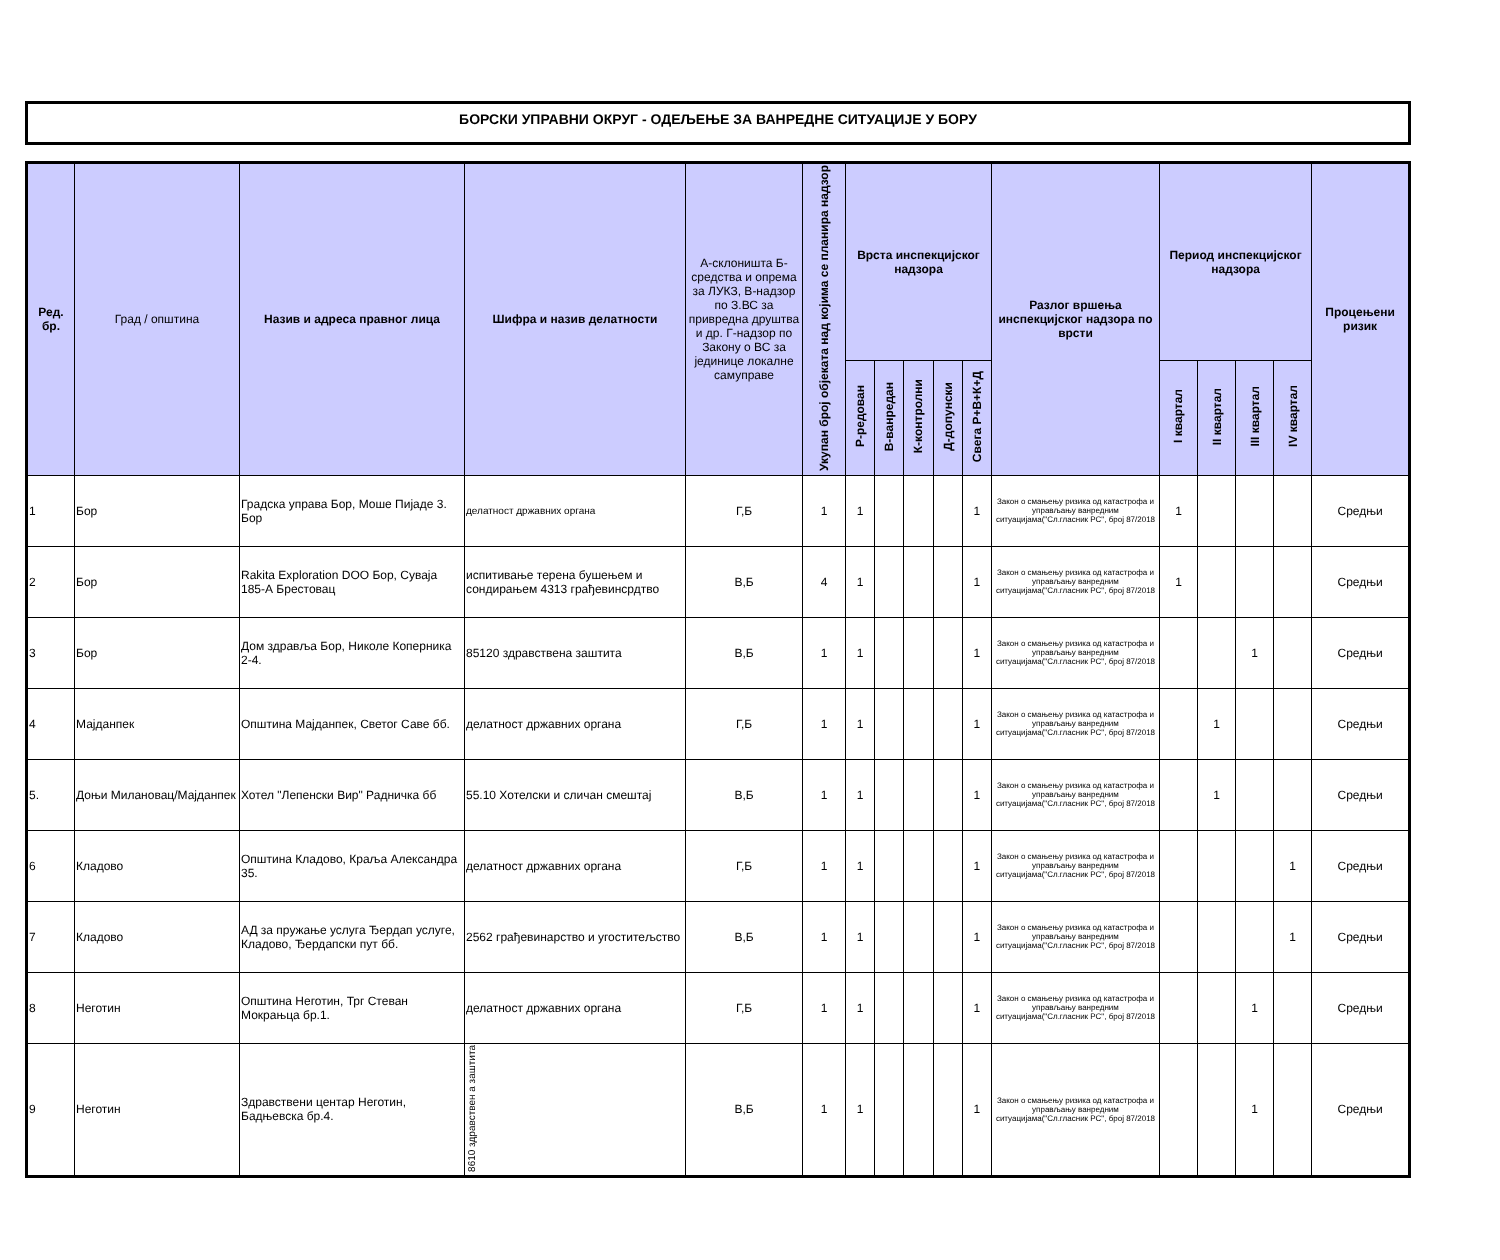БОРСКИ УПРАВНИ ОКРУГ - ОДЕЉЕЊЕ ЗА ВАНРЕДНЕ СИТУАЦИЈЕ У БОРУ
| Ред. бр. | Град / општина | Назив и адреса правног лица | Шифра и назив делатности | А-склоништа Б-средства и опрема за ЛУКЗ, В-надзор по З.ВС за привредна друштва и др. Г-надзор по Закону о ВС за јединице локалне самуправе | Укупан број објеката над којима се планира надзор | Врста инспекцијског надзора | | | | | Разлог вршења инспекцијског надзора по врсти | Период инспекцијског надзора | | | | Процењени ризик |
| --- | --- | --- | --- | --- | --- | --- | --- | --- | --- | --- | --- | --- | --- | --- | --- | --- |
| | | | | | | Р-редован | В-ванредан | К-контролни | Д-допунски | Свега Р+В+К+Д | | I квартал | II квартал | III квартал | IV квартал | |
| 1 | Бор | Градска управа Бор, Моше Пијаде 3. Бор | делатност државних органа | Г,Б | 1 | 1 | | | | 1 | Закон о смањењу ризика од катастрофа и управљању ванредним ситуацијама("Сл.гласник РС", број 87/2018 | 1 | | | | Средњи |
| 2 | Бор | Rakita Exploration DOO Бор, Суваја 185-А Брестовац | испитивање терена бушењем и сондирањем 4313 грађевинсрдтво | В,Б | 4 | 1 | | | | 1 | Закон о смањењу ризика од катастрофа и управљању ванредним ситуацијама("Сл.гласник РС", број 87/2018 | 1 | | | | Средњи |
| 3 | Бор | Дом здравља Бор, Николе Коперника 2-4. | 85120 здравствена заштита | В,Б | 1 | 1 | | | | 1 | Закон о смањењу ризика од катастрофа и управљању ванредним ситуацијама("Сл.гласник РС", број 87/2018 | | | 1 | | Средњи |
| 4 | Мајданпек | Општина Мајданпек, Светог Саве бб. | делатност државних органа | Г,Б | 1 | 1 | | | | 1 | Закон о смањењу ризика од катастрофа и управљању ванредним ситуацијама("Сл.гласник РС", број 87/2018 | | 1 | | | Средњи |
| 5. | Доњи Милановац/Мајданпек | Хотел "Лепенски Вир" Радничка бб | 55.10 Хотелски и сличан смештај | В,Б | 1 | 1 | | | | 1 | Закон о смањењу ризика од катастрофа и управљању ванредним ситуацијама("Сл.гласник РС", број 87/2018 | | 1 | | | Средњи |
| 6 | Кладово | Општина Кладово, Краља Александра 35. | делатност државних органа | Г,Б | 1 | 1 | | | | 1 | Закон о смањењу ризика од катастрофа и управљању ванредним ситуацијама("Сл.гласник РС", број 87/2018 | | | | 1 | Средњи |
| 7 | Кладово | АД за пружање услуга Ђердап услуге, Кладово, Ђердапски пут бб. | 2562 грађевинарство и угоститељство | В,Б | 1 | 1 | | | | 1 | Закон о смањењу ризика од катастрофа и управљању ванредним ситуацијама("Сл.гласник РС", број 87/2018 | | | | 1 | Средњи |
| 8 | Неготин | Општина Неготин, Трг Стеван Мокрањца бр.1. | делатност државних органа | Г,Б | 1 | 1 | | | | 1 | Закон о смањењу ризика од катастрофа и управљању ванредним ситуацијама("Сл.гласник РС", број 87/2018 | | | 1 | | Средњи |
| 9 | Неготин | Здравствени центар Неготин, Бадњевска бр.4. | 8610 здравствен а заштита | В,Б | 1 | 1 | | | | 1 | Закон о смањењу ризика од катастрофа и управљању ванредним ситуацијама("Сл.гласник РС", број 87/2018 | | | 1 | | Средњи |